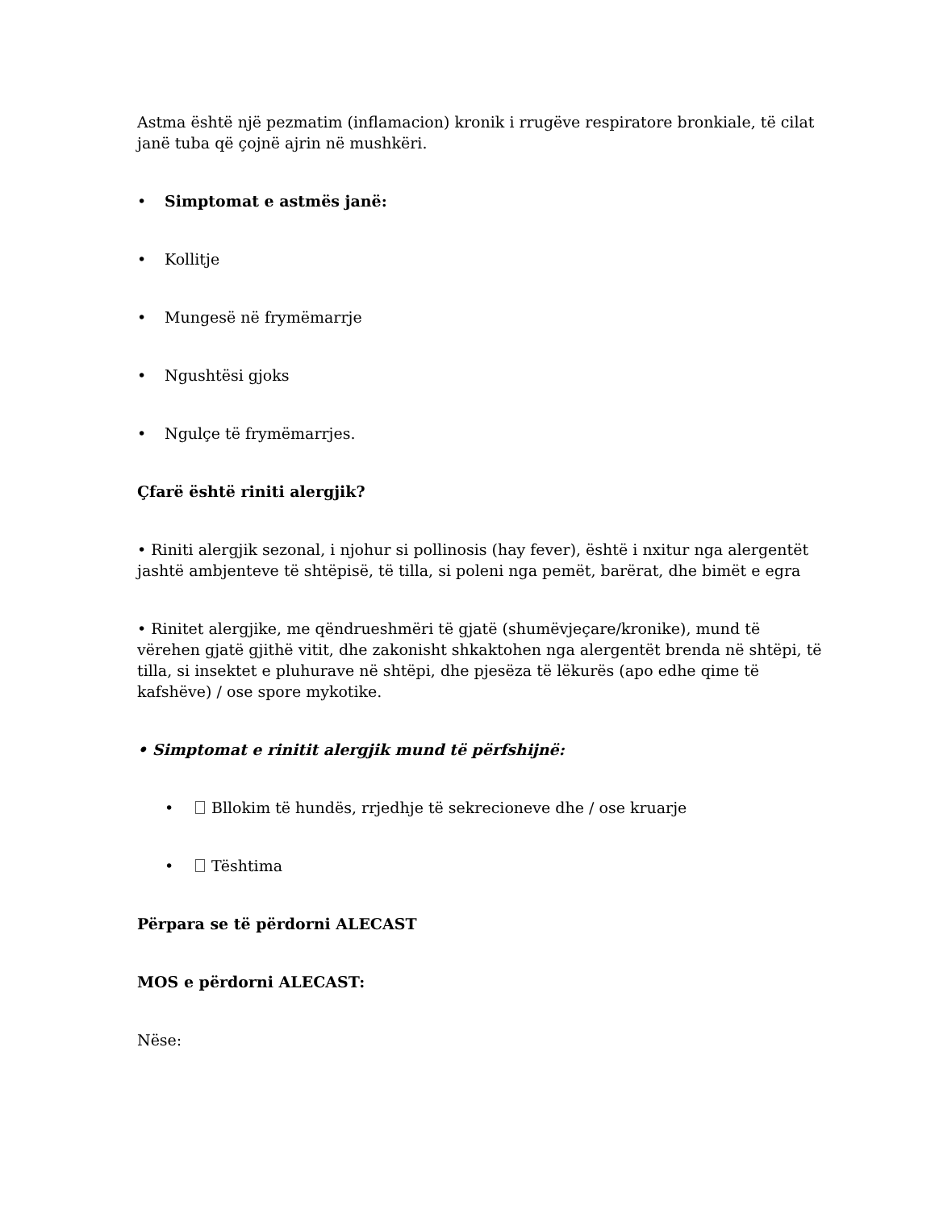Astma është një pezmatim (inflamacion) kronik i rrugëve respiratore bronkiale, të cilat janë tuba që çojnë ajrin në mushkëri.
• Simptomat e astmës janë:
• Kollitje
• Mungesë në frymëmarrje
• Ngushtësi gjoks
• Ngulçe të frymëmarrjes.
Çfarë është riniti alergjik?
• Riniti alergjik sezonal, i njohur si pollinosis (hay fever), është i nxitur nga alergentët jashtë ambjenteve të shtëpisë, të tilla, si poleni nga pemët, barërat, dhe bimët e egra
• Rinitet alergjike, me qëndrueshmëri të gjatë (shumëvjeçare/kronike), mund të vërehen gjatë gjithë vitit, dhe zakonisht shkaktohen nga alergentët brenda në shtëpi, të tilla, si insektet e pluhurave në shtëpi, dhe pjesëza të lëkurës (apo edhe qime të kafshëve) / ose spore mykotike.
• Simptomat e rinitit alergjik mund të përfshijnë:
• Bllokim të hundës, rrjedhje të sekrecioneve dhe / ose kruarje
• Tështima
Përpara se të përdorni ALECAST
MOS e përdorni ALECAST:
Nëse: